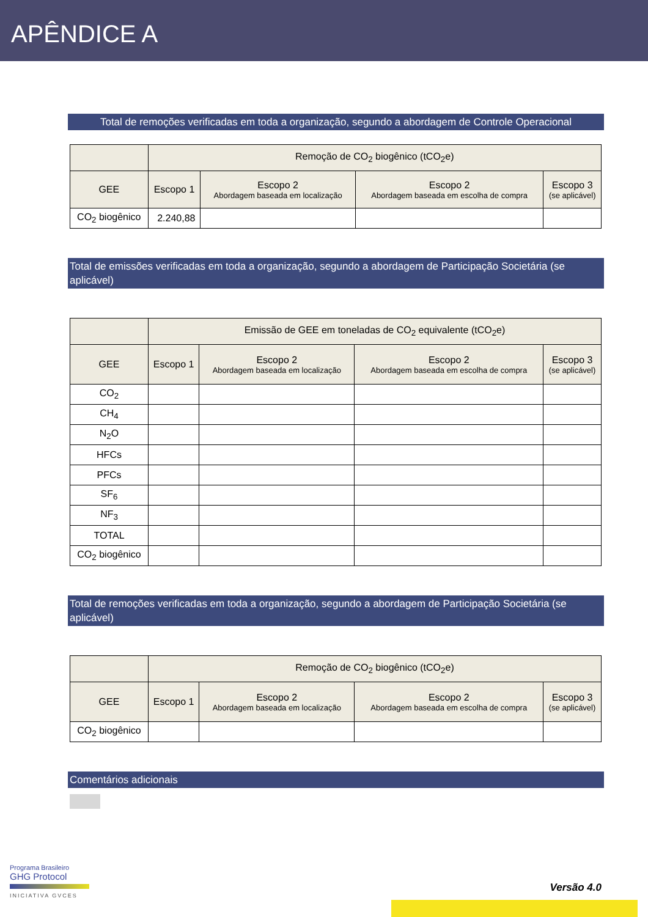APÊNDICE A
Total de remoções verificadas em toda a organização, segundo a abordagem de Controle Operacional
| | Remoção de CO<sub>2</sub> biogênico (tCO<sub>2</sub>e) | | | |
| --- | --- | --- | --- | --- |
| GEE | Escopo 1 | Escopo 2 Abordagem baseada em localização | Escopo 2 Abordagem baseada em escolha de compra | Escopo 3 (se aplicável) |
| CO<sub>2</sub> biogênico | 2.240,88 | | | |
Total de emissões verificadas em toda a organização, segundo a abordagem de Participação Societária (se aplicável)
| | Emissão de GEE em toneladas de CO<sub>2</sub> equivalente (tCO<sub>2</sub>e) | | | |
| --- | --- | --- | --- | --- |
| GEE | Escopo 1 | Escopo 2 Abordagem baseada em localização | Escopo 2 Abordagem baseada em escolha de compra | Escopo 3 (se aplicável) |
| CO<sub>2</sub> | | | | |
| CH<sub>4</sub> | | | | |
| N<sub>2</sub>O | | | | |
| HFCs | | | | |
| PFCs | | | | |
| SF<sub>6</sub> | | | | |
| NF<sub>3</sub> | | | | |
| TOTAL | | | | |
| CO<sub>2</sub> biogênico | | | | |
Total de remoções verificadas em toda a organização, segundo a abordagem de Participação Societária (se aplicável)
| | Remoção de CO<sub>2</sub> biogênico (tCO<sub>2</sub>e) | | | |
| --- | --- | --- | --- | --- |
| GEE | Escopo 1 | Escopo 2 Abordagem baseada em localização | Escopo 2 Abordagem baseada em escolha de compra | Escopo 3 (se aplicável) |
| CO<sub>2</sub> biogênico | | | | |
Comentários adicionais
Programa Brasileiro
GHG Protocol
INICIATIVA GVCES
Versão 4.0